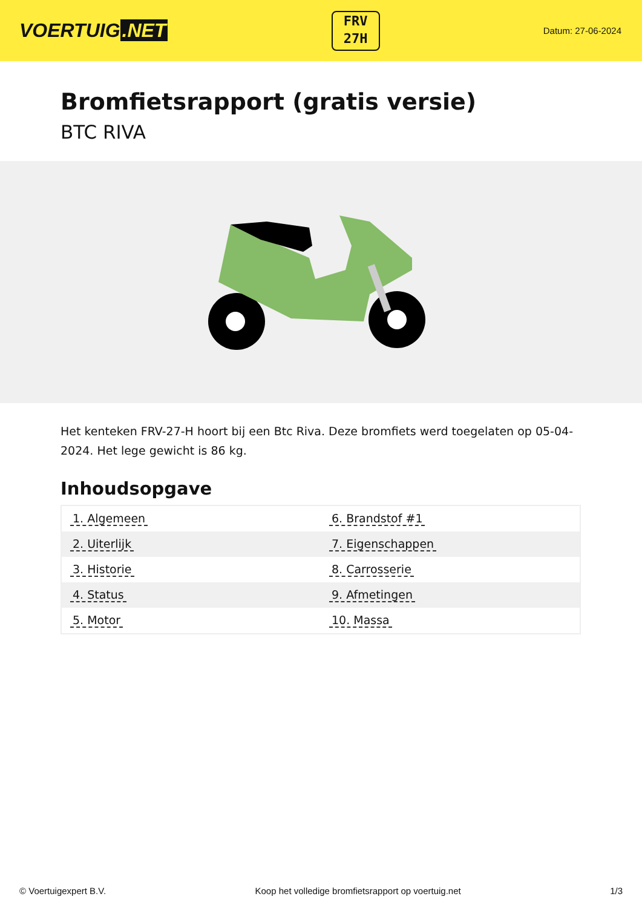VOERTUIG.NET
FRV
27H
Datum: 27-06-2024
Bromfietsrapport (gratis versie)
BTC RIVA
Het kenteken FRV-27-H hoort bij een Btc Riva. Deze bromfiets werd toegelaten op 05-04-2024. Het lege gewicht is 86 kg.
Inhoudsopgave
| 1. Algemeen | 6. Brandstof #1 |
| 2. Uiterlijk | 7. Eigenschappen |
| 3. Historie | 8. Carrosserie |
| 4. Status | 9. Afmetingen |
| 5. Motor | 10. Massa |
© Voertuigexpert B.V. Koop het volledige bromfietsrapport op voertuig.net 1/3